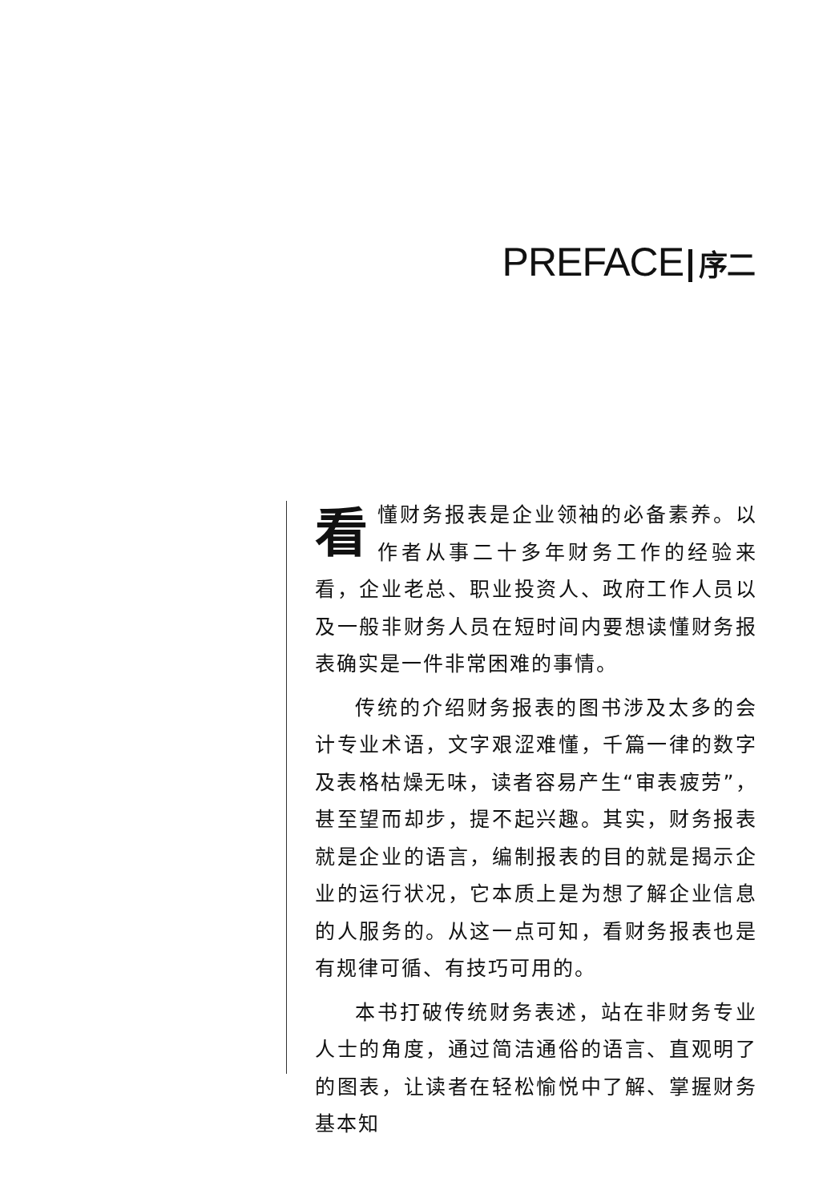PREFACE 序二
看懂财务报表是企业领袖的必备素养。以作者从事二十多年财务工作的经验来看，企业老总、职业投资人、政府工作人员以及一般非财务人员在短时间内要想读懂财务报表确实是一件非常困难的事情。
传统的介绍财务报表的图书涉及太多的会计专业术语，文字艰涩难懂，千篇一律的数字及表格枯燥无味，读者容易产生“审表疲劳”，甚至望而却步，提不起兴趣。其实，财务报表就是企业的语言，编制报表的目的就是揭示企业的运行状况，它本质上是为想了解企业信息的人服务的。从这一点可知，看财务报表也是有规律可循、有技巧可用的。
本书打破传统财务表述，站在非财务专业人士的角度，通过简洁通俗的语言、直观明了的图表，让读者在轻松愉悦中了解、掌握财务基本知